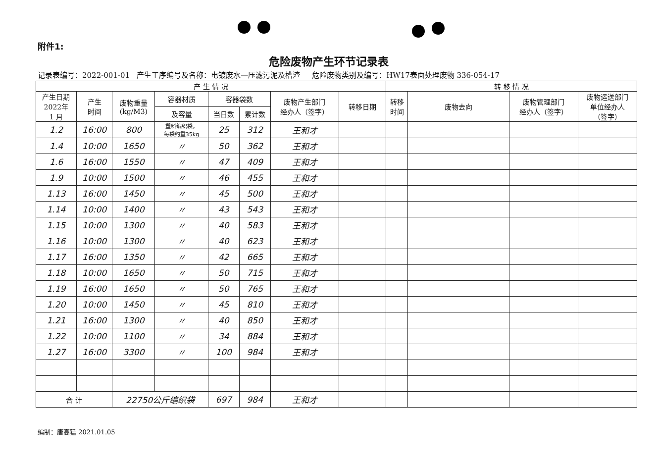附件1:
危险废物产生环节记录表
记录表编号：2022-001-01 产生工序编号及名称：电镀废水—压滤污泥及槽渣 危险废物类别及编号：HW17表面处理废物 336-054-17
| 产 生 情 况 | | | | | | | | 转 移 情 况 | | | |
| --- | --- | --- | --- | --- | --- | --- | --- | --- | --- | --- | --- |
| 产生日期 2022年 1 月 | 产生 时间 | 废物重量 (kg/M3) | 容器材质 | 容器袋数 | | 废物产生部门 经办人（签字） | 转移日期 | 转移 时间 | 废物去向 | 废物管理部门 经办人（签字） | 废物运送部门 单位经办人 （签字） |
| | | | 及容量 | 当日数 | 累计数 | | | | | | |
| 1.2 | 16:00 | 800 | 塑料编织袋， 每袋约重35kg | 25 | 312 | 王和才 | | | | | |
| 1.4 | 10:00 | 1650 | 〃 | 50 | 362 | 王和才 | | | | | |
| 1.6 | 16:00 | 1550 | 〃 | 47 | 409 | 王和才 | | | | | |
| 1.9 | 10:00 | 1500 | 〃 | 46 | 455 | 王和才 | | | | | |
| 1.13 | 16:00 | 1450 | 〃 | 45 | 500 | 王和才 | | | | | |
| 1.14 | 10:00 | 1400 | 〃 | 43 | 543 | 王和才 | | | | | |
| 1.15 | 10:00 | 1300 | 〃 | 40 | 583 | 王和才 | | | | | |
| 1.16 | 10:00 | 1300 | 〃 | 40 | 623 | 王和才 | | | | | |
| 1.17 | 16:00 | 1350 | 〃 | 42 | 665 | 王和才 | | | | | |
| 1.18 | 10:00 | 1650 | 〃 | 50 | 715 | 王和才 | | | | | |
| 1.19 | 16:00 | 1650 | 〃 | 50 | 765 | 王和才 | | | | | |
| 1.20 | 10:00 | 1450 | 〃 | 45 | 810 | 王和才 | | | | | |
| 1.21 | 16:00 | 1300 | 〃 | 40 | 850 | 王和才 | | | | | |
| 1.22 | 10:00 | 1100 | 〃 | 34 | 884 | 王和才 | | | | | |
| 1.27 | 16:00 | 3300 | 〃 | 100 | 984 | 王和才 | | | | | |
| 合 计 | | 22750公斤编织袋 | | 697 | 984 | 王和才 | | | | | |
编制：唐高猛 2021.01.05